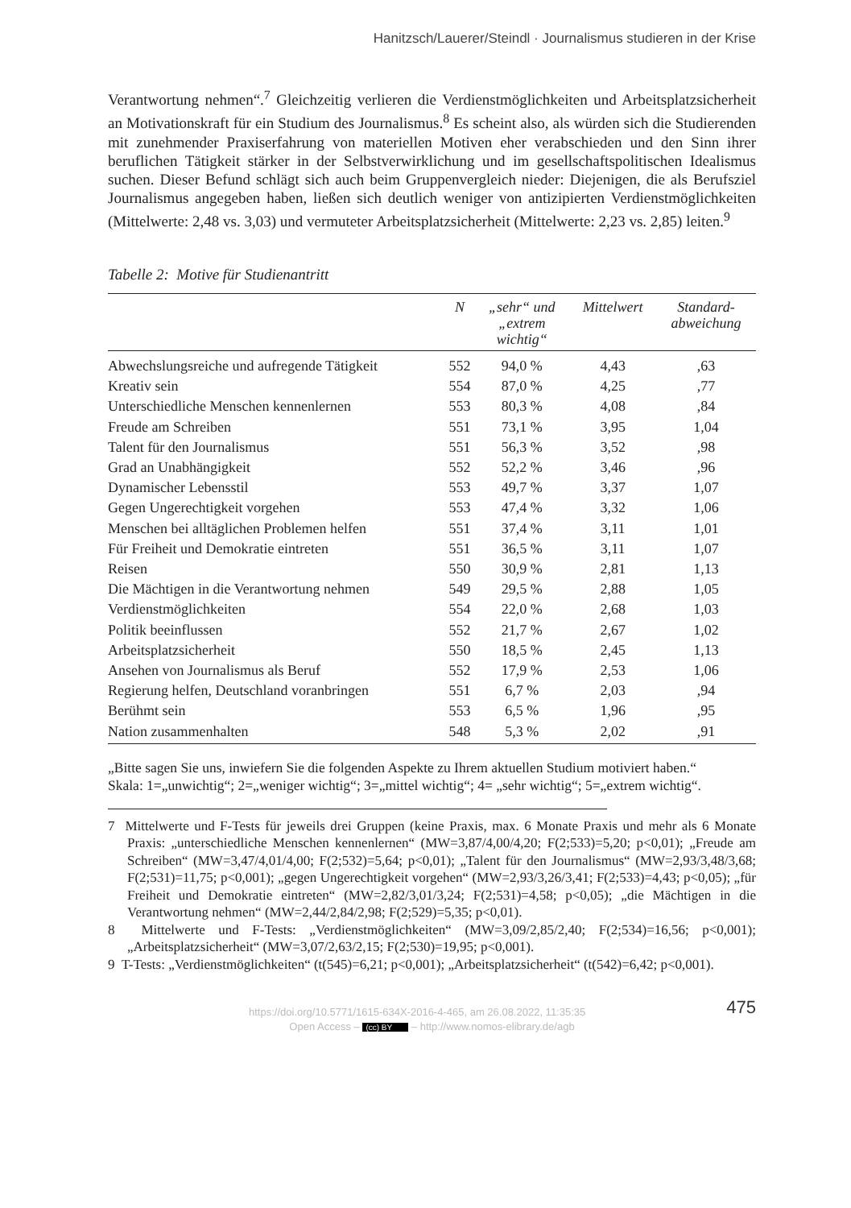Hanitzsch/Lauerer/Steindl · Journalismus studieren in der Krise
Verantwortung nehmen“.<sup>7</sup> Gleichzeitig verlieren die Verdienstmöglichkeiten und Arbeitsplatzsicherheit an Motivationskraft für ein Studium des Journalismus.<sup>8</sup> Es scheint also, als würden sich die Studierenden mit zunehmender Praxiserfahrung von materiellen Motiven eher verabschieden und den Sinn ihrer beruflichen Tätigkeit stärker in der Selbstverwirklichung und im gesellschaftspolitischen Idealismus suchen. Dieser Befund schlägt sich auch beim Gruppenvergleich nieder: Diejenigen, die als Berufsziel Journalismus angegeben haben, ließen sich deutlich weniger von antizipierten Verdienstmöglichkeiten (Mittelwerte: 2,48 vs. 3,03) und vermuteter Arbeitsplatzsicherheit (Mittelwerte: 2,23 vs. 2,85) leiten.<sup>9</sup>
Tabelle 2: Motive für Studienantritt
| | N | „sehr“ und „extrem wichtig“ | Mittelwert | Standard- abweichung |
| --- | --- | --- | --- | --- |
| Abwechslungsreiche und aufregende Tätigkeit | 552 | 94,0 % | 4,43 | ,63 |
| Kreativ sein | 554 | 87,0 % | 4,25 | ,77 |
| Unterschiedliche Menschen kennenlernen | 553 | 80,3 % | 4,08 | ,84 |
| Freude am Schreiben | 551 | 73,1 % | 3,95 | 1,04 |
| Talent für den Journalismus | 551 | 56,3 % | 3,52 | ,98 |
| Grad an Unabhängigkeit | 552 | 52,2 % | 3,46 | ,96 |
| Dynamischer Lebensstil | 553 | 49,7 % | 3,37 | 1,07 |
| Gegen Ungerechtigkeit vorgehen | 553 | 47,4 % | 3,32 | 1,06 |
| Menschen bei alltäglichen Problemen helfen | 551 | 37,4 % | 3,11 | 1,01 |
| Für Freiheit und Demokratie eintreten | 551 | 36,5 % | 3,11 | 1,07 |
| Reisen | 550 | 30,9 % | 2,81 | 1,13 |
| Die Mächtigen in die Verantwortung nehmen | 549 | 29,5 % | 2,88 | 1,05 |
| Verdienstmöglichkeiten | 554 | 22,0 % | 2,68 | 1,03 |
| Politik beeinflussen | 552 | 21,7 % | 2,67 | 1,02 |
| Arbeitsplatzsicherheit | 550 | 18,5 % | 2,45 | 1,13 |
| Ansehen von Journalismus als Beruf | 552 | 17,9 % | 2,53 | 1,06 |
| Regierung helfen, Deutschland voranbringen | 551 | 6,7 % | 2,03 | ,94 |
| Berühmt sein | 553 | 6,5 % | 1,96 | ,95 |
| Nation zusammenhalten | 548 | 5,3 % | 2,02 | ,91 |
„Bitte sagen Sie uns, inwiefern Sie die folgenden Aspekte zu Ihrem aktuellen Studium motiviert haben.“
Skala: 1=„unwichtig“; 2=„weniger wichtig“; 3=„mittel wichtig“; 4= „sehr wichtig“; 5=„extrem wichtig“.
7 Mittelwerte und F-Tests für jeweils drei Gruppen (keine Praxis, max. 6 Monate Praxis und mehr als 6 Monate Praxis: „unterschiedliche Menschen kennenlernen“ (MW=3,87/4,00/4,20; F(2;533)=5,20; p<0,01); „Freude am Schreiben“ (MW=3,47/4,01/4,00; F(2;532)=5,64; p<0,01); „Talent für den Journalismus“ (MW=2,93/3,48/3,68; F(2;531)=11,75; p<0,001); „gegen Ungerechtigkeit vorgehen“ (MW=2,93/3,26/3,41; F(2;533)=4,43; p<0,05); „für Freiheit und Demokratie eintreten“ (MW=2,82/3,01/3,24; F(2;531)=4,58; p<0,05); „die Mächtigen in die Verantwortung nehmen“ (MW=2,44/2,84/2,98; F(2;529)=5,35; p<0,01).
8 Mittelwerte und F-Tests: „Verdienstmöglichkeiten“ (MW=3,09/2,85/2,40; F(2;534)=16,56; p<0,001); „Arbeitsplatzsicherheit“ (MW=3,07/2,63/2,15; F(2;530)=19,95; p<0,001).
9 T-Tests: „Verdienstmöglichkeiten“ (t(545)=6,21; p<0,001); „Arbeitsplatzsicherheit“ (t(542)=6,42; p<0,001).
475 https://doi.org/10.5771/1615-634X-2016-4-465, am 26.08.2022, 11:35:35
Open Access – (cc) BY – http://www.nomos-elibrary.de/agb